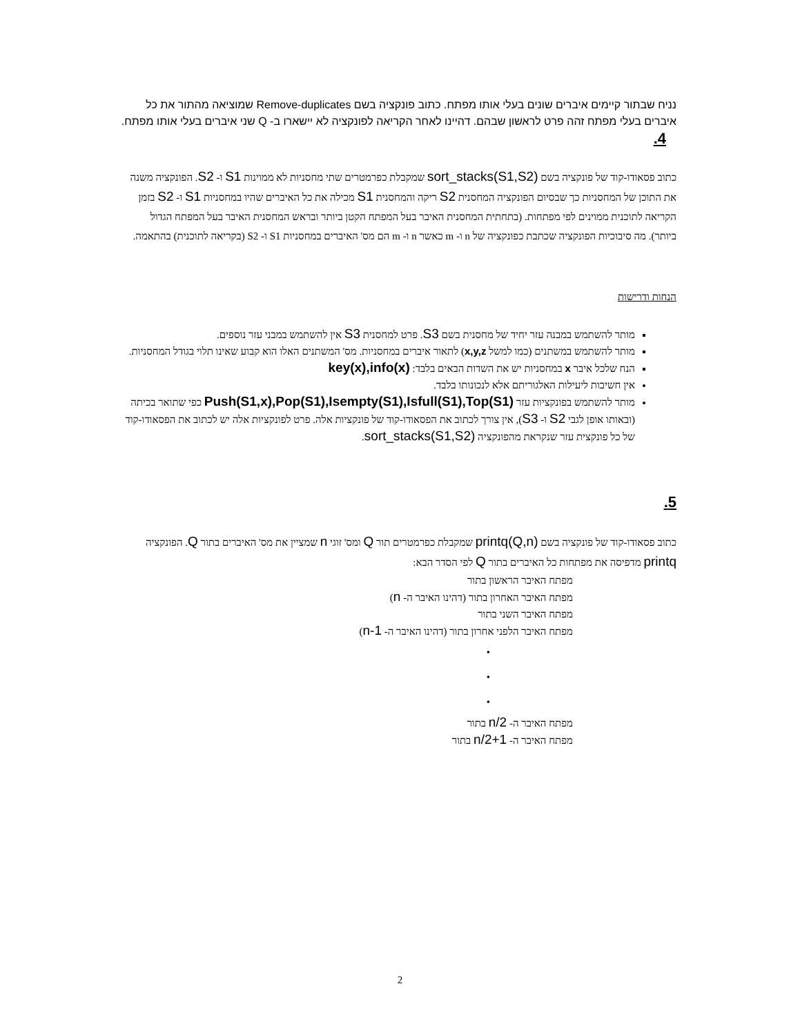נניח שבתור קיימים איברים שונים בעלי אותו מפתח. כתוב פונקציה בשם Remove-duplicates שמוציאה מהתור את כל איברים בעלי מפתח זהה פרט לראשון שבהם. דהיינו לאחר הקריאה לפונקציה לא יישארו ב- Q שני איברים בעלי אותו מפתח.
4.
כתוב פסאודו-קוד של פונקציה בשם sort_stacks(S1,S2) שמקבלת כפרמטרים שתי מחסניות לא ממוינות S1 ו- S2. הפונקציה משנה את התוכן של המחסניות כך שבסיום הפונקציה המחסנית S2 ריקה והמחסנית S1 מכילה את כל האיברים שהיו במחסניות S1 ו- S2 בזמן הקריאה לתוכנית ממוינים לפי מפתחות. (בתחתית המחסנית האיבר בעל המפתח הקטן ביותר ובראש המחסנית האיבר בעל המפתח הגדול ביותר). מה סיבוכיות הפונקציה שכתבת כפונקציה של n ו- m כאשר n ו- m הם מס' האיברים במחסניות S1 ו- S2 (בקריאה לתוכנית) בהתאמה.
הנחות ודרישות
מותר להשתמש במבנה עזר יחיד של מחסנית בשם S3. פרט למחסנית S3 אין להשתמש במבני עזר נוספים.
מותר להשתמש במשתנים (כמו למשל x,y,z) לתאור איברים במחסניות. מס' המשתנים האלו הוא קבוע שאינו תלוי בגודל המחסניות.
הנח שלכל איבר x במחסניות יש את השדות הבאים בלבד: key(x),info(x)
אין חשיבות ליעילות האלגוריתם אלא לנכונותו בלבד.
מותר להשתמש בפונקציות עזר Push(S1,x),Pop(S1),Isempty(S1),Isfull(S1),Top(S1) כפי שתואר בכיתה (ובאותו אופן לגבי S2 ו- S3), אין צורך לכתוב את הפסאודו-קוד של פונקציות אלה. פרט לפונקציות אלה יש לכתוב את הפסאודו-קוד של כל פונקצית עזר שנקראת מהפונקציה sort_stacks(S1,S2).
5.
כתוב פסאודו-קוד של פונקציה בשם printq(Q,n) שמקבלת כפרמטרים תור Q ומס' זוגי n שמציין את מס' האיברים בתור Q. הפונקציה printq מדפיסה את מפתחות כל האיברים בתור Q לפי הסדר הבא:
מפתח האיבר הראשון בתור
מפתח האיבר האחרון בתור (דהינו האיבר ה- n)
מפתח האיבר השני בתור
מפתח האיבר הלפני אחרון בתור (דהינו האיבר ה- n-1)
•
•
•
מפתח האיבר ה- n/2 בתור
מפתח האיבר ה- n/2+1 בתור
2